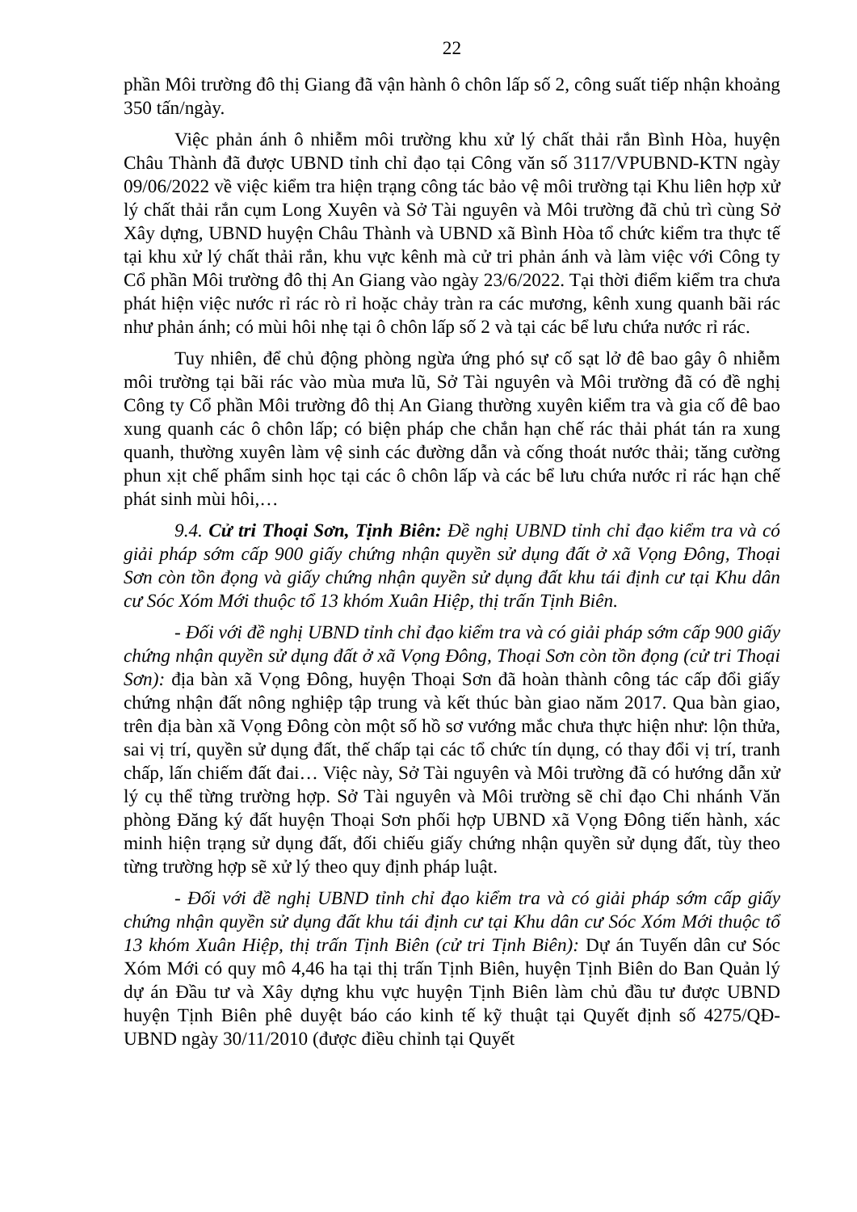22
phần Môi trường đô thị Giang đã vận hành ô chôn lấp số 2, công suất tiếp nhận khoảng 350 tấn/ngày.
Việc phản ánh ô nhiễm môi trường khu xử lý chất thải rắn Bình Hòa, huyện Châu Thành đã được UBND tỉnh chỉ đạo tại Công văn số 3117/VPUBND-KTN ngày 09/06/2022 về việc kiểm tra hiện trạng công tác bảo vệ môi trường tại Khu liên hợp xử lý chất thải rắn cụm Long Xuyên và Sở Tài nguyên và Môi trường đã chủ trì cùng Sở Xây dựng, UBND huyện Châu Thành và UBND xã Bình Hòa tổ chức kiểm tra thực tế tại khu xử lý chất thải rắn, khu vực kênh mà cử tri phản ánh và làm việc với Công ty Cổ phần Môi trường đô thị An Giang vào ngày 23/6/2022. Tại thời điểm kiểm tra chưa phát hiện việc nước rỉ rác rò rỉ hoặc chảy tràn ra các mương, kênh xung quanh bãi rác như phản ánh; có mùi hôi nhẹ tại ô chôn lấp số 2 và tại các bể lưu chứa nước rỉ rác.
Tuy nhiên, để chủ động phòng ngừa ứng phó sự cố sạt lở đê bao gây ô nhiễm môi trường tại bãi rác vào mùa mưa lũ, Sở Tài nguyên và Môi trường đã có đề nghị Công ty Cổ phần Môi trường đô thị An Giang thường xuyên kiểm tra và gia cố đê bao xung quanh các ô chôn lấp; có biện pháp che chắn hạn chế rác thải phát tán ra xung quanh, thường xuyên làm vệ sinh các đường dẫn và cống thoát nước thải; tăng cường phun xịt chế phẩm sinh học tại các ô chôn lấp và các bể lưu chứa nước rỉ rác hạn chế phát sinh mùi hôi,…
9.4. Cử tri Thoại Sơn, Tịnh Biên: Đề nghị UBND tỉnh chỉ đạo kiểm tra và có giải pháp sớm cấp 900 giấy chứng nhận quyền sử dụng đất ở xã Vọng Đông, Thoại Sơn còn tồn đọng và giấy chứng nhận quyền sử dụng đất khu tái định cư tại Khu dân cư Sóc Xóm Mới thuộc tổ 13 khóm Xuân Hiệp, thị trấn Tịnh Biên.
- Đối với đề nghị UBND tỉnh chỉ đạo kiểm tra và có giải pháp sớm cấp 900 giấy chứng nhận quyền sử dụng đất ở xã Vọng Đông, Thoại Sơn còn tồn đọng (cử tri Thoại Sơn): địa bàn xã Vọng Đông, huyện Thoại Sơn đã hoàn thành công tác cấp đổi giấy chứng nhận đất nông nghiệp tập trung và kết thúc bàn giao năm 2017. Qua bàn giao, trên địa bàn xã Vọng Đông còn một số hồ sơ vướng mắc chưa thực hiện như: lộn thửa, sai vị trí, quyền sử dụng đất, thế chấp tại các tổ chức tín dụng, có thay đổi vị trí, tranh chấp, lấn chiếm đất đai… Việc này, Sở Tài nguyên và Môi trường đã có hướng dẫn xử lý cụ thể từng trường hợp. Sở Tài nguyên và Môi trường sẽ chỉ đạo Chi nhánh Văn phòng Đăng ký đất huyện Thoại Sơn phối hợp UBND xã Vọng Đông tiến hành, xác minh hiện trạng sử dụng đất, đối chiếu giấy chứng nhận quyền sử dụng đất, tùy theo từng trường hợp sẽ xử lý theo quy định pháp luật.
- Đối với đề nghị UBND tỉnh chỉ đạo kiểm tra và có giải pháp sớm cấp giấy chứng nhận quyền sử dụng đất khu tái định cư tại Khu dân cư Sóc Xóm Mới thuộc tổ 13 khóm Xuân Hiệp, thị trấn Tịnh Biên (cử tri Tịnh Biên): Dự án Tuyến dân cư Sóc Xóm Mới có quy mô 4,46 ha tại thị trấn Tịnh Biên, huyện Tịnh Biên do Ban Quản lý dự án Đầu tư và Xây dựng khu vực huyện Tịnh Biên làm chủ đầu tư được UBND huyện Tịnh Biên phê duyệt báo cáo kinh tế kỹ thuật tại Quyết định số 4275/QĐ-UBND ngày 30/11/2010 (được điều chỉnh tại Quyết